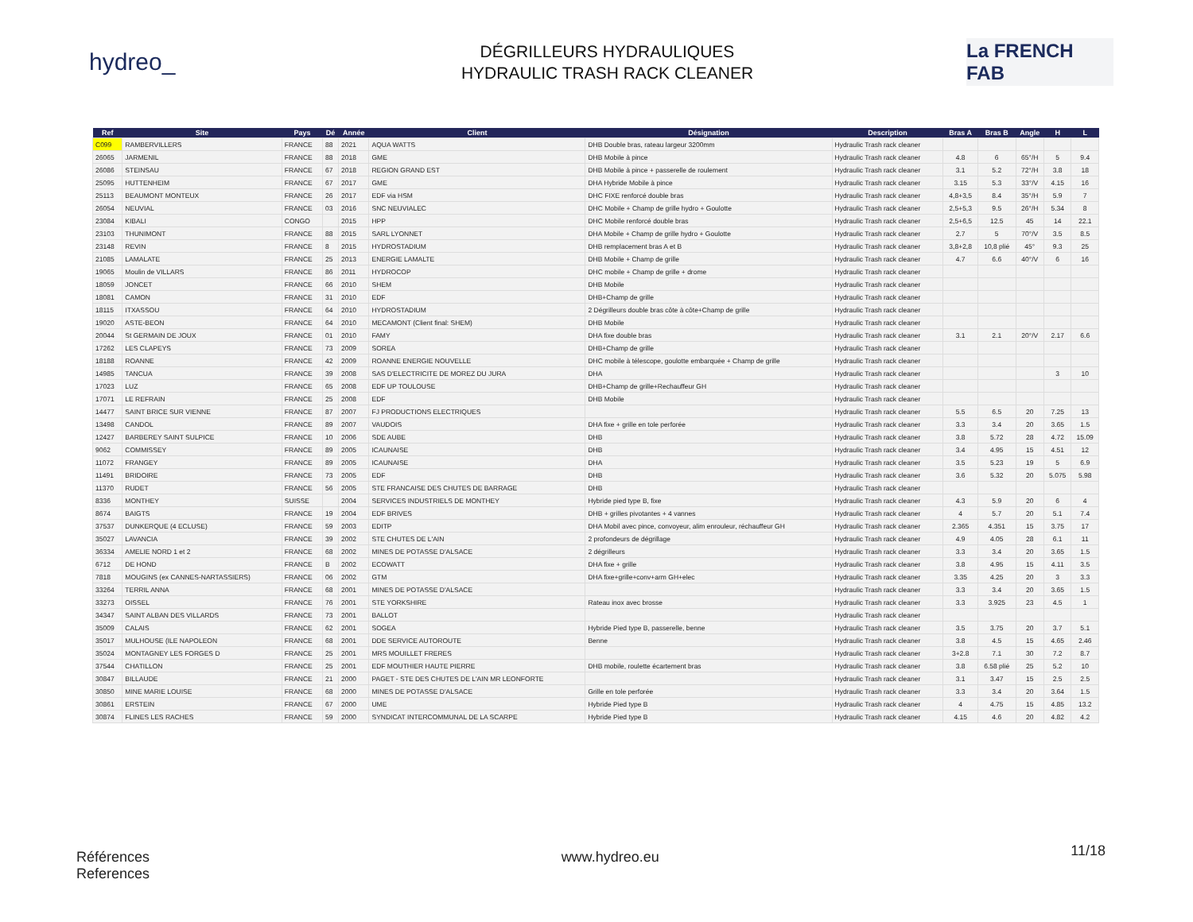hydreo_
DÉGRILLEURS HYDRAULIQUES
HYDRAULIC TRASH RACK CLEANER
La FRENCH FAB
| Ref | Site | Pays | Dé | Année | Client | Désignation | Description | Bras A | Bras B | Angle | H | L |
| --- | --- | --- | --- | --- | --- | --- | --- | --- | --- | --- | --- | --- |
| C099 | RAMBERVILLERS | FRANCE | 88 | 2021 | AQUA WATTS | DHB Double bras, rateau largeur 3200mm | Hydraulic Trash rack cleaner | | | | | |
| 26065 | JARMENIL | FRANCE | 88 | 2018 | GME | DHB Mobile à pince | Hydraulic Trash rack cleaner | 4.8 | 6 | 65°/H | 5 | 9.4 |
| 26086 | STEINSAU | FRANCE | 67 | 2018 | REGION GRAND EST | DHB Mobile à pince + passerelle de roulement | Hydraulic Trash rack cleaner | 3.1 | 5.2 | 72°/H | 3.8 | 18 |
| 25095 | HUTTENHEIM | FRANCE | 67 | 2017 | GME | DHA Hybride Mobile à pince | Hydraulic Trash rack cleaner | 3.15 | 5.3 | 33°/V | 4.15 | 16 |
| 25113 | BEAUMONT MONTEUX | FRANCE | 26 | 2017 | EDF via HSM | DHC FIXE renforcé double bras | Hydraulic Trash rack cleaner | 4,8+3,5 | 8.4 | 35°/H | 5.9 | 7 |
| 26054 | NEUVIAL | FRANCE | 03 | 2016 | SNC NEUVIALEC | DHC Mobile + Champ de grille hydro + Goulotte | Hydraulic Trash rack cleaner | 2,5+5,3 | 9.5 | 26°/H | 5.34 | 8 |
| 23084 | KIBALI | CONGO | | 2015 | HPP | DHC Mobile renforcé double bras | Hydraulic Trash rack cleaner | 2,5+6,5 | 12.5 | 45 | 14 | 22.1 |
| 23103 | THUNIMONT | FRANCE | 88 | 2015 | SARL LYONNET | DHA Mobile + Champ de grille hydro + Goulotte | Hydraulic Trash rack cleaner | 2.7 | 5 | 70°/V | 3.5 | 8.5 |
| 23148 | REVIN | FRANCE | 8 | 2015 | HYDROSTADIUM | DHB remplacement bras A et B | Hydraulic Trash rack cleaner | 3,8+2,8 | 10,8 plié | 45° | 9.3 | 25 |
| 21085 | LAMALATE | FRANCE | 25 | 2013 | ENERGIE LAMALTE | DHB Mobile + Champ de grille | Hydraulic Trash rack cleaner | 4.7 | 6.6 | 40°/V | 6 | 16 |
| 19065 | Moulin de VILLARS | FRANCE | 86 | 2011 | HYDROCOP | DHC mobile + Champ de grille + drome | Hydraulic Trash rack cleaner | | | | | |
| 18059 | JONCET | FRANCE | 66 | 2010 | SHEM | DHB Mobile | Hydraulic Trash rack cleaner | | | | | |
| 18081 | CAMON | FRANCE | 31 | 2010 | EDF | DHB+Champ de grille | Hydraulic Trash rack cleaner | | | | | |
| 18115 | ITXASSOU | FRANCE | 64 | 2010 | HYDROSTADIUM | 2 Dégrilleurs double bras côte à côte+Champ de grille | Hydraulic Trash rack cleaner | | | | | |
| 19020 | ASTE-BEON | FRANCE | 64 | 2010 | MECAMONT (Client final: SHEM) | DHB Mobile | Hydraulic Trash rack cleaner | | | | | |
| 20044 | St GERMAIN DE JOUX | FRANCE | 01 | 2010 | FAMY | DHA fixe double bras | Hydraulic Trash rack cleaner | 3.1 | 2.1 | 20°/V | 2.17 | 6.6 |
| 17262 | LES CLAPEYS | FRANCE | 73 | 2009 | SOREA | DHB+Champ de grille | Hydraulic Trash rack cleaner | | | | | |
| 18188 | ROANNE | FRANCE | 42 | 2009 | ROANNE ENERGIE NOUVELLE | DHC mobile à télescope, goulotte embarquée + Champ de grille | Hydraulic Trash rack cleaner | | | | | |
| 14985 | TANCUA | FRANCE | 39 | 2008 | SAS D'ELECTRICITE DE MOREZ DU JURA | DHA | Hydraulic Trash rack cleaner | | | | 3 | 10 |
| 17023 | LUZ | FRANCE | 65 | 2008 | EDF UP TOULOUSE | DHB+Champ de grille+Rechauffeur GH | Hydraulic Trash rack cleaner | | | | | |
| 17071 | LE REFRAIN | FRANCE | 25 | 2008 | EDF | DHB Mobile | Hydraulic Trash rack cleaner | | | | | |
| 14477 | SAINT BRICE SUR VIENNE | FRANCE | 87 | 2007 | FJ PRODUCTIONS ELECTRIQUES | | Hydraulic Trash rack cleaner | 5.5 | 6.5 | 20 | 7.25 | 13 |
| 13498 | CANDOL | FRANCE | 89 | 2007 | VAUDOIS | DHA fixe + grille en tole perforée | Hydraulic Trash rack cleaner | 3.3 | 3.4 | 20 | 3.65 | 1.5 |
| 12427 | BARBEREY SAINT SULPICE | FRANCE | 10 | 2006 | SDE AUBE | DHB | Hydraulic Trash rack cleaner | 3.8 | 5.72 | 28 | 4.72 | 15.09 |
| 9062 | COMMISSEY | FRANCE | 89 | 2005 | ICAUNAISE | DHB | Hydraulic Trash rack cleaner | 3.4 | 4.95 | 15 | 4.51 | 12 |
| 11072 | FRANGEY | FRANCE | 89 | 2005 | ICAUNAISE | DHA | Hydraulic Trash rack cleaner | 3.5 | 5.23 | 19 | 5 | 6.9 |
| 11491 | BRIDOIRE | FRANCE | 73 | 2005 | EDF | DHB | Hydraulic Trash rack cleaner | 3.6 | 5.32 | 20 | 5.075 | 5.98 |
| 11370 | RUDET | FRANCE | 56 | 2005 | STE FRANCAISE DES CHUTES DE BARRAGE | DHB | Hydraulic Trash rack cleaner | | | | | |
| 8336 | MONTHEY | SUISSE | | 2004 | SERVICES INDUSTRIELS DE MONTHEY | Hybride pied type B, fixe | Hydraulic Trash rack cleaner | 4.3 | 5.9 | 20 | 6 | 4 |
| 8674 | BAIGTS | FRANCE | 19 | 2004 | EDF BRIVES | DHB + grilles pivotantes + 4 vannes | Hydraulic Trash rack cleaner | 4 | 5.7 | 20 | 5.1 | 7.4 |
| 37537 | DUNKERQUE (4 ECLUSE) | FRANCE | 59 | 2003 | EDITP | DHA Mobil avec pince, convoyeur, alim enrouleur, réchauffeur GH | Hydraulic Trash rack cleaner | 2.365 | 4.351 | 15 | 3.75 | 17 |
| 35027 | LAVANCIA | FRANCE | 39 | 2002 | STE CHUTES DE L'AIN | 2 profondeurs de dégrillage | Hydraulic Trash rack cleaner | 4.9 | 4.05 | 28 | 6.1 | 11 |
| 36334 | AMELIE NORD 1 et 2 | FRANCE | 68 | 2002 | MINES DE POTASSE D'ALSACE | 2 dégrilleurs | Hydraulic Trash rack cleaner | 3.3 | 3.4 | 20 | 3.65 | 1.5 |
| 6712 | DE HOND | FRANCE | B | 2002 | ECOWATT | DHA fixe + grille | Hydraulic Trash rack cleaner | 3.8 | 4.95 | 15 | 4.11 | 3.5 |
| 7818 | MOUGINS (ex CANNES-NARTASSIERS) | FRANCE | 06 | 2002 | GTM | DHA fixe+grille+conv+arm GH+elec | Hydraulic Trash rack cleaner | 3.35 | 4.25 | 20 | 3 | 3.3 |
| 33264 | TERRIL ANNA | FRANCE | 68 | 2001 | MINES DE POTASSE D'ALSACE | | Hydraulic Trash rack cleaner | 3.3 | 3.4 | 20 | 3.65 | 1.5 |
| 33273 | OISSEL | FRANCE | 76 | 2001 | STE YORKSHIRE | Rateau inox avec brosse | Hydraulic Trash rack cleaner | 3.3 | 3.925 | 23 | 4.5 | 1 |
| 34347 | SAINT ALBAN DES VILLARDS | FRANCE | 73 | 2001 | BALLOT | | Hydraulic Trash rack cleaner | | | | | |
| 35009 | CALAIS | FRANCE | 62 | 2001 | SOGEA | Hybride Pied type B, passerelle, benne | Hydraulic Trash rack cleaner | 3.5 | 3.75 | 20 | 3.7 | 5.1 |
| 35017 | MULHOUSE (ILE NAPOLEON | FRANCE | 68 | 2001 | DDE SERVICE AUTOROUTE | Benne | Hydraulic Trash rack cleaner | 3.8 | 4.5 | 15 | 4.65 | 2.46 |
| 35024 | MONTAGNEY LES FORGES D | FRANCE | 25 | 2001 | MRS MOUILLET FRERES | | Hydraulic Trash rack cleaner | 3+2.8 | 7.1 | 30 | 7.2 | 8.7 |
| 37544 | CHATILLON | FRANCE | 25 | 2001 | EDF MOUTHIER HAUTE PIERRE | DHB mobile, roulette écartement bras | Hydraulic Trash rack cleaner | 3.8 | 6.58 plié | 25 | 5.2 | 10 |
| 30847 | BILLAUDE | FRANCE | 21 | 2000 | PAGET - STE DES CHUTES DE L'AIN MR LEONFORTE | | Hydraulic Trash rack cleaner | 3.1 | 3.47 | 15 | 2.5 | 2.5 |
| 30850 | MINE MARIE LOUISE | FRANCE | 68 | 2000 | MINES DE POTASSE D'ALSACE | Grille en tole perforée | Hydraulic Trash rack cleaner | 3.3 | 3.4 | 20 | 3.64 | 1.5 |
| 30861 | ERSTEIN | FRANCE | 67 | 2000 | UME | Hybride Pied type B | Hydraulic Trash rack cleaner | 4 | 4.75 | 15 | 4.85 | 13.2 |
| 30874 | FLINES LES RACHES | FRANCE | 59 | 2000 | SYNDICAT INTERCOMMUNAL DE LA SCARPE | Hybride Pied type B | Hydraulic Trash rack cleaner | 4.15 | 4.6 | 20 | 4.82 | 4.2 |
Références
References
www.hydreo.eu
11/18